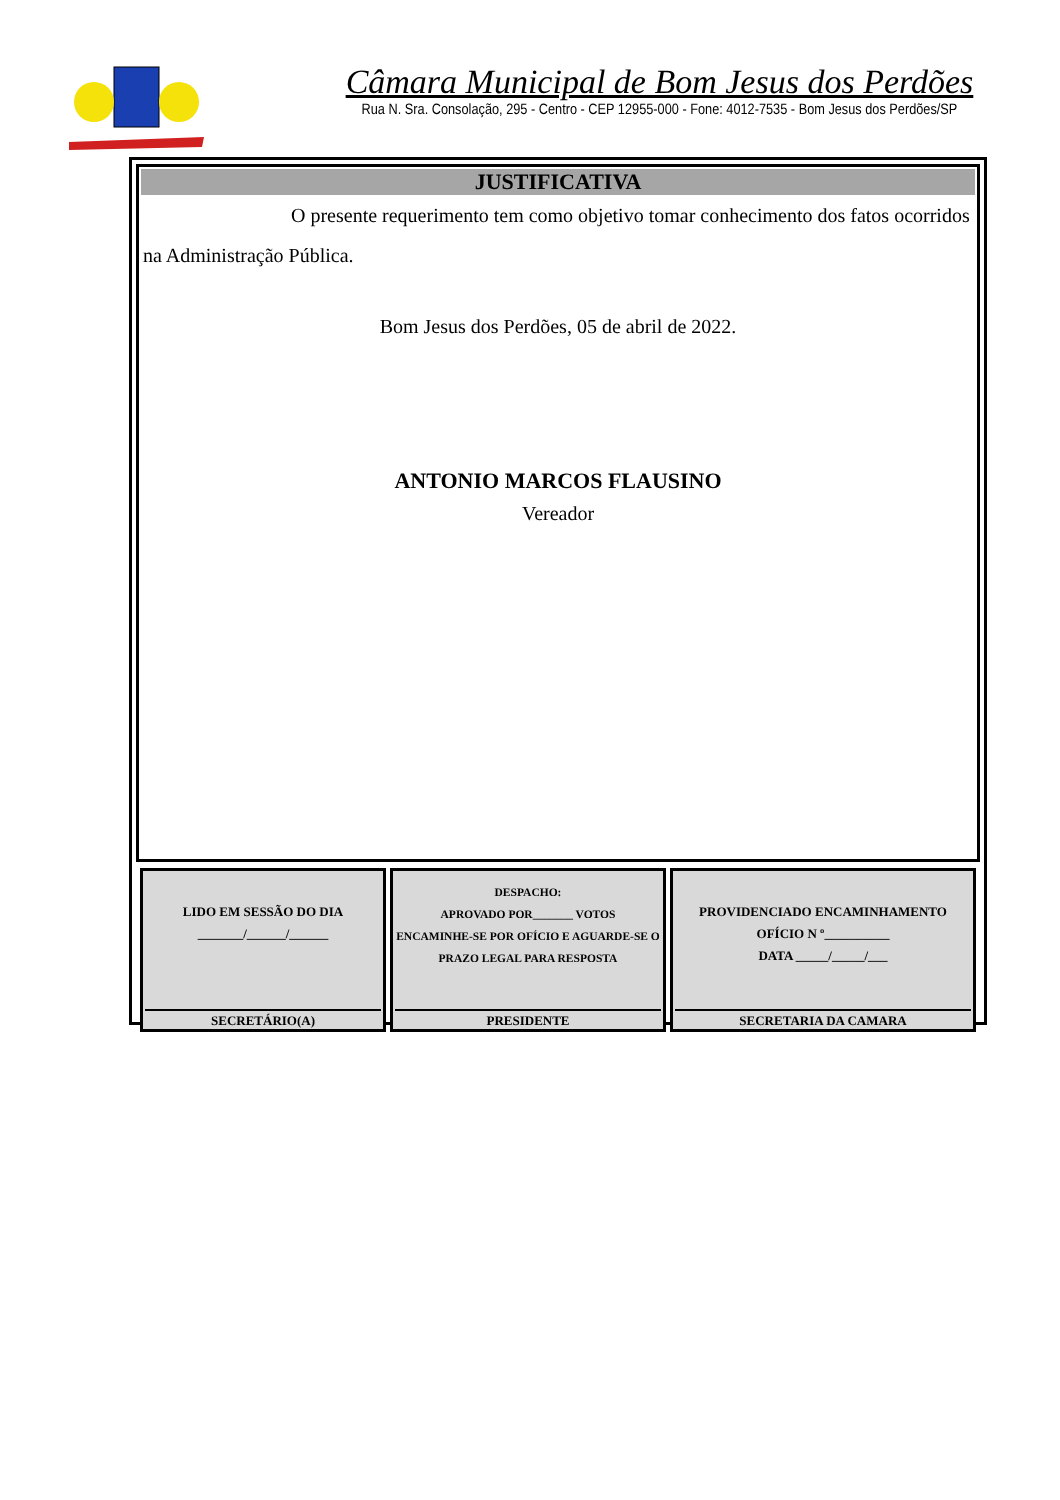Câmara Municipal de Bom Jesus dos Perdões
Rua N. Sra. Consolação, 295 - Centro - CEP 12955-000 - Fone: 4012-7535 - Bom Jesus dos Perdões/SP
JUSTIFICATIVA
O presente requerimento tem como objetivo tomar conhecimento dos fatos ocorridos na Administração Pública.
Bom Jesus dos Perdões, 05 de abril de 2022.
ANTONIO MARCOS FLAUSINO
Vereador
| LIDO EM SESSÃO DO DIA _______/______/______ SECRETÁRIO(A) | DESPACHO: APROVADO POR_______ VOTOS ENCAMINHE-SE POR OFÍCIO E AGUARDE-SE O PRAZO LEGAL PARA RESPOSTA PRESIDENTE | PROVIDENCIADO ENCAMINHAMENTO OFÍCIO N º__________ DATA _____/_____/___ SECRETARIA DA CAMARA |